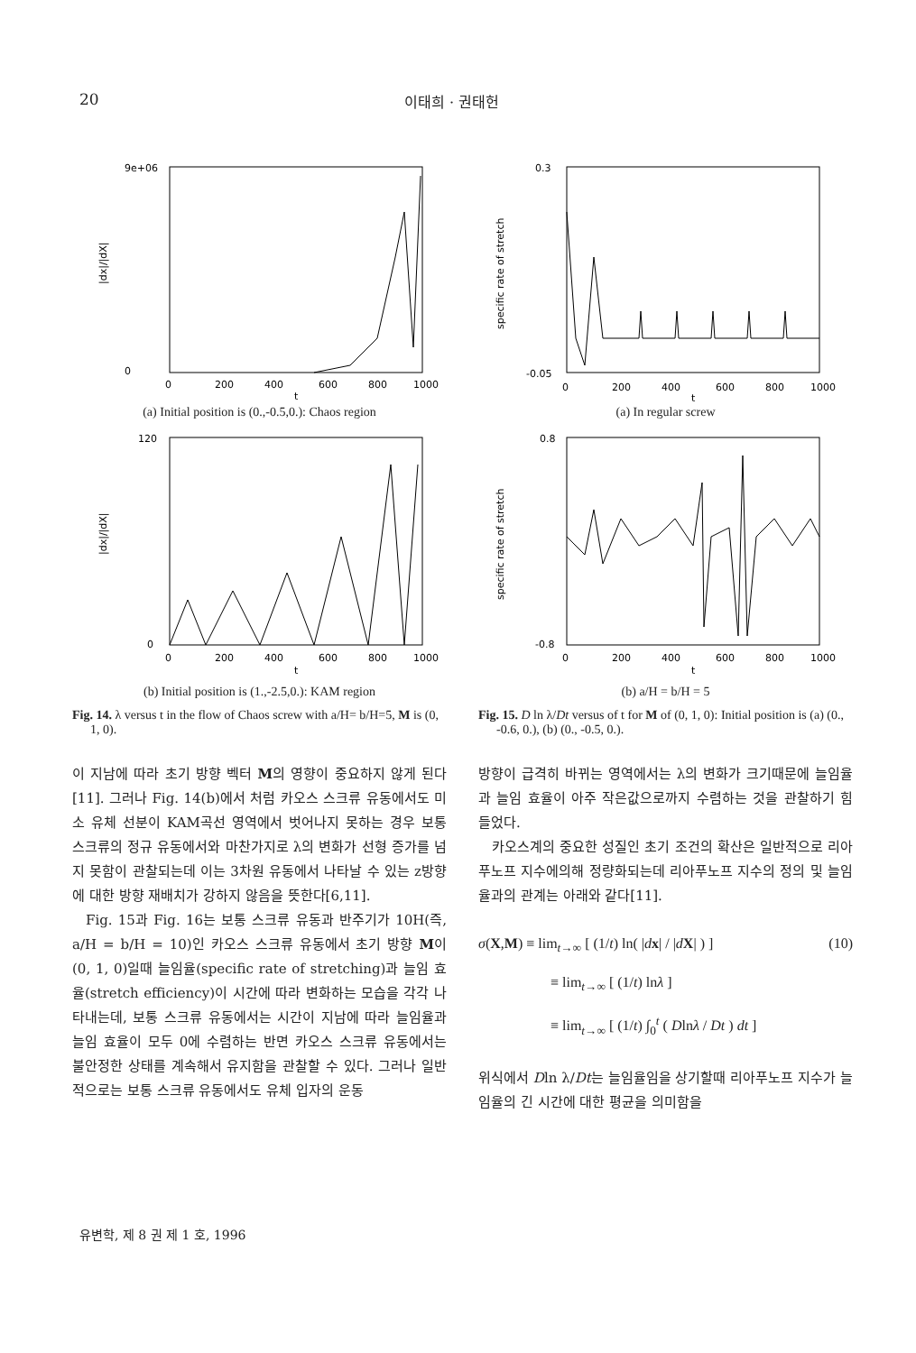20 이태희 · 권태헌
|dx|/|dX|
9e+06
0
0
200
400
600
800
1000
t
(a) Initial position is (0.,-0.5,0.): Chaos region
|dx|/|dX|
120
0
0
200
400
600
800
1000
t
(b) Initial position is (1.,-2.5,0.): KAM region
Fig. 14. λ versus t in the flow of Chaos screw with a/H= b/H=5, M is (0, 1, 0).
이 지남에 따라 초기 방향 벡터 M의 영향이 중요하지 않게 된다[11]. 그러나 Fig. 14(b)에서 처럼 카오스 스크류 유동에서도 미소 유체 선분이 KAM곡선 영역에서 벗어나지 못하는 경우 보통 스크류의 정규 유동에서와 마찬가지로 λ의 변화가 선형 증가를 넘지 못함이 관찰되는데 이는 3차원 유동에서 나타날 수 있는 z방향에 대한 방향 재배치가 강하지 않음을 뜻한다[6,11].
Fig. 15과 Fig. 16는 보통 스크류 유동과 반주기가 10H(즉, a/H = b/H = 10)인 카오스 스크류 유동에서 초기 방향 M이 (0, 1, 0)일때 늘임율(specific rate of stretching)과 늘임 효율(stretch efficiency)이 시간에 따라 변화하는 모습을 각각 나타내는데, 보통 스크류 유동에서는 시간이 지남에 따라 늘임율과 늘임 효율이 모두 0에 수렴하는 반면 카오스 스크류 유동에서는 불안정한 상태를 계속해서 유지함을 관찰할 수 있다. 그러나 일반적으로는 보통 스크류 유동에서도 유체 입자의 운동
specific rate of stretch
0.3
-0.05
0
200
400
600
800
1000
t
(a) In regular screw
specific rate of stretch
0.8
-0.8
0
200
400
600
800
1000
t
(b) a/H = b/H = 5
Fig. 15. D ln λ/Dt versus of t for M of (0, 1, 0): Initial position is (a) (0., -0.6, 0.), (b) (0., -0.5, 0.).
방향이 급격히 바뀌는 영역에서는 λ의 변화가 크기때문에 늘임율과 늘임 효율이 아주 작은값으로까지 수렴하는 것을 관찰하기 힘들었다.
카오스계의 중요한 성질인 초기 조건의 확산은 일반적으로 리아푸노프 지수에의해 정량화되는데 리아푸노프 지수의 정의 및 늘임율과의 관계는 아래와 같다[11].
σ(X,M) ≡ lim<sub>t→∞</sub> [ (1/t) ln( |dx| / |dX| ) ] (10)
≡ lim<sub>t→∞</sub> [ (1/t) lnλ ]
≡ lim<sub>t→∞</sub> [ (1/t) ∫<sub>0</sub><sup>t</sup> ( Dlnλ / Dt ) dt ]
위식에서 Dln λ/Dt는 늘임율임을 상기할때 리아푸노프 지수가 늘임율의 긴 시간에 대한 평균을 의미함을
유변학, 제 8 권 제 1 호, 1996